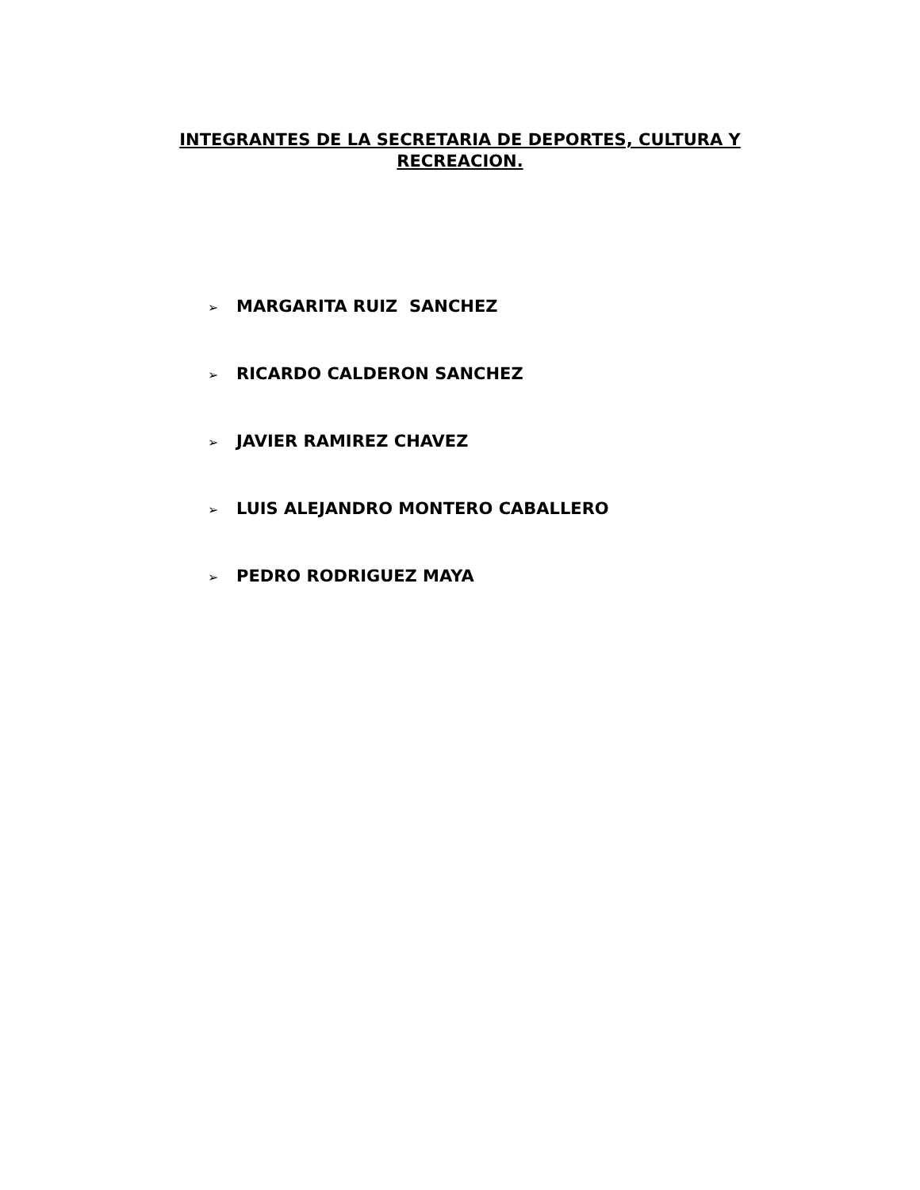INTEGRANTES DE LA SECRETARIA DE DEPORTES, CULTURA Y
RECREACION.
➢ MARGARITA RUIZ SANCHEZ
➢ RICARDO CALDERON SANCHEZ
➢ JAVIER RAMIREZ CHAVEZ
➢ LUIS ALEJANDRO MONTERO CABALLERO
➢ PEDRO RODRIGUEZ MAYA